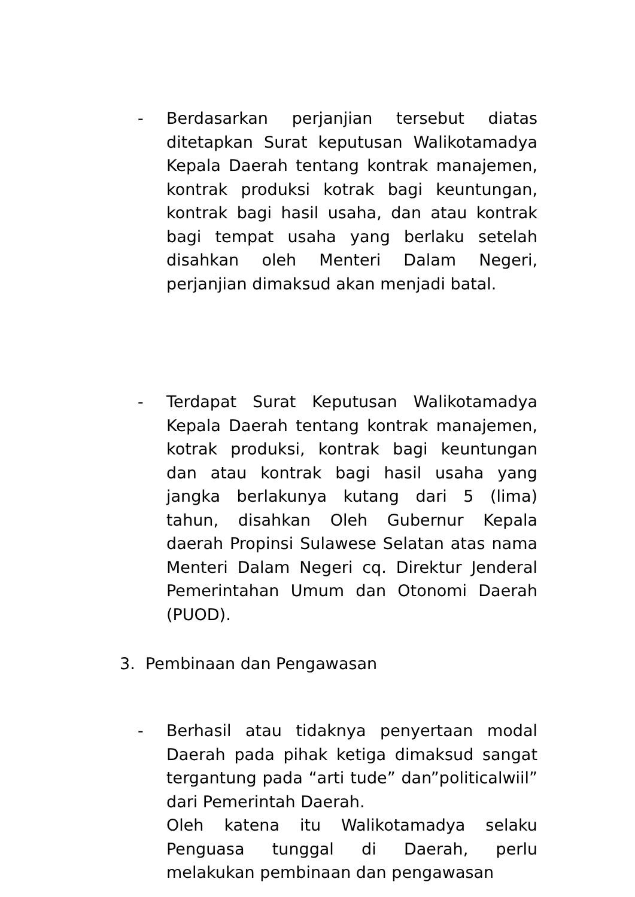-
Berdasarkan perjanjian tersebut diatas ditetapkan Surat keputusan Walikotamadya Kepala Daerah tentang kontrak manajemen, kontrak produksi kotrak bagi keuntungan, kontrak bagi hasil usaha, dan atau kontrak bagi tempat usaha yang berlaku setelah disahkan oleh Menteri Dalam Negeri, perjanjian dimaksud akan menjadi batal.
-
Terdapat Surat Keputusan Walikotamadya Kepala Daerah tentang kontrak manajemen, kotrak produksi, kontrak bagi keuntungan dan atau kontrak bagi hasil usaha yang jangka berlakunya kutang dari 5 (lima) tahun, disahkan Oleh Gubernur Kepala daerah Propinsi Sulawese Selatan atas nama Menteri Dalam Negeri cq. Direktur Jenderal Pemerintahan Umum dan Otonomi Daerah (PUOD).
3. Pembinaan dan Pengawasan
-
Berhasil atau tidaknya penyertaan modal Daerah pada pihak ketiga dimaksud sangat tergantung pada “arti tude” dan”politicalwiil” dari Pemerintah Daerah.
Oleh katena itu Walikotamadya selaku Penguasa tunggal di Daerah, perlu melakukan pembinaan dan pengawasan